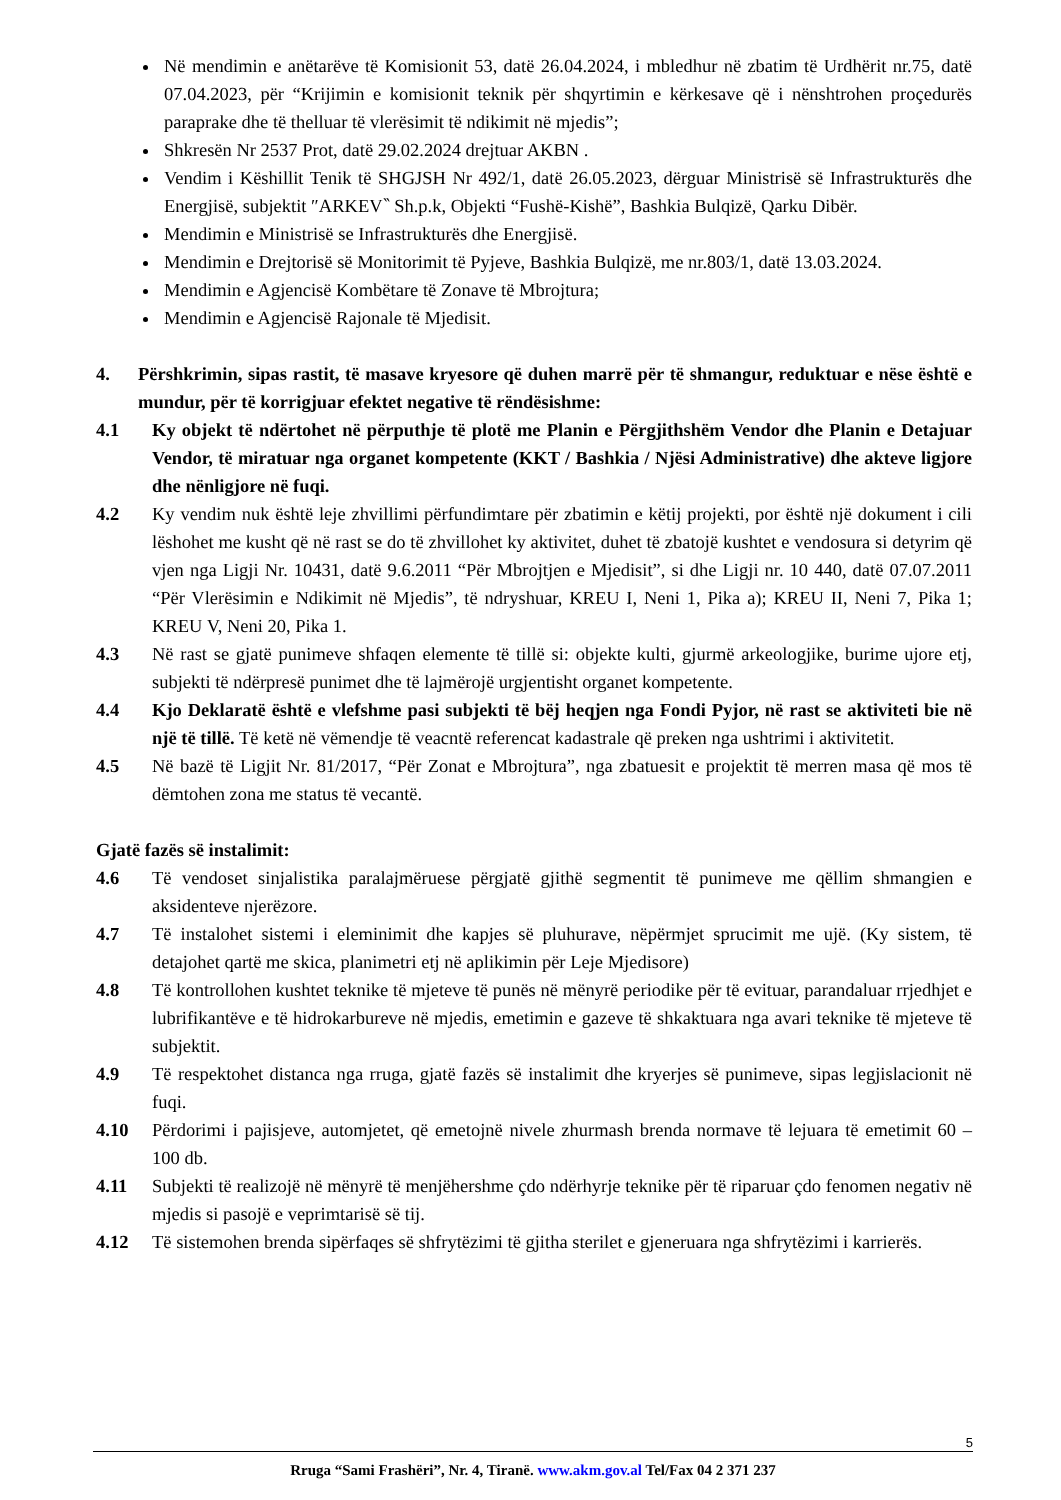Në mendimin e anëtarëve të Komisionit 53, datë 26.04.2024, i mbledhur në zbatim të Urdhërit nr.75, datë 07.04.2023, për “Krijimin e komisionit teknik për shqyrtimin e kërkesave që i nënshtrohen proçedurës paraprake dhe të thelluar të vlerësimit të ndikimit në mjedis”;
Shkresën Nr 2537 Prot, datë 29.02.2024 drejtuar AKBN .
Vendim i Këshillit Tenik të SHGJSH Nr 492/1, datë 26.05.2023, dërguar Ministrisë së Infrastrukturës dhe Energjisë, subjektit ″ARKEV‶ Sh.p.k, Objekti “Fushë-Kishë”, Bashkia Bulqizë, Qarku Dibër.
Mendimin e Ministrisë se Infrastrukturës dhe Energjisë.
Mendimin e Drejtorisë së Monitorimit të Pyjeve, Bashkia Bulqizë, me nr.803/1, datë 13.03.2024.
Mendimin e Agjencisë Kombëtare të Zonave të Mbrojtura;
Mendimin e Agjencisë Rajonale të Mjedisit.
4. Përshkrimin, sipas rastit, të masave kryesore që duhen marrë për të shmangur, reduktuar e nëse është e mundur, për të korrigjuar efektet negative të rëndësishme:
4.1 Ky objekt të ndërtohet në përputhje të plotë me Planin e Përgjithshëm Vendor dhe Planin e Detajuar Vendor, të miratuar nga organet kompetente (KKT / Bashkia / Njësi Administrative) dhe akteve ligjore dhe nënligjore në fuqi.
4.2 Ky vendim nuk është leje zhvillimi përfundimtare për zbatimin e këtij projekti, por është një dokument i cili lëshohet me kusht që në rast se do të zhvillohet ky aktivitet, duhet të zbatojë kushtet e vendosura si detyrim që vjen nga Ligji Nr. 10431, datë 9.6.2011 “Për Mbrojtjen e Mjedisit”, si dhe Ligji nr. 10 440, datë 07.07.2011 “Për Vlerësimin e Ndikimit në Mjedis”, të ndryshuar, KREU I, Neni 1, Pika a); KREU II, Neni 7, Pika 1; KREU V, Neni 20, Pika 1.
4.3 Në rast se gjatë punimeve shfaqen elemente të tillë si: objekte kulti, gjurmë arkeologjike, burime ujore etj, subjekti të ndërpresë punimet dhe të lajmërojë urgjentisht organet kompetente.
4.4 Kjo Deklaratë është e vlefshme pasi subjekti të bëj heqjen nga Fondi Pyjor, në rast se aktiviteti bie në një të tillë. Të ketë në vëmendje të veacntë referencat kadastrale që preken nga ushtrimi i aktivitetit.
4.5 Në bazë të Ligjit Nr. 81/2017, “Për Zonat e Mbrojtura”, nga zbatuesit e projektit të merren masa që mos të dëmtohen zona me status të vecantë.
Gjatë fazës së instalimit:
4.6 Të vendoset sinjalistika paralajmëruese përgjatë gjithë segmentit të punimeve me qëllim shmangien e aksidenteve njerëzore.
4.7 Të instalohet sistemi i eleminimit dhe kapjes së pluhurave, nëpërmjet sprucimit me ujë. (Ky sistem, të detajohet qartë me skica, planimetri etj në aplikimin për Leje Mjedisore)
4.8 Të kontrollohen kushtet teknike të mjeteve të punës në mënyrë periodike për të evituar, parandaluar rrjedhjet e lubrifikantëve e të hidrokarbureve në mjedis, emetimin e gazeve të shkaktuara nga avari teknike të mjeteve të subjektit.
4.9 Të respektohet distanca nga rruga, gjatë fazës së instalimit dhe kryerjes së punimeve, sipas legjislacionit në fuqi.
4.10 Përdorimi i pajisjeve, automjetet, që emetojnë nivele zhurmash brenda normave të lejuara të emetimit 60 – 100 db.
4.11 Subjekti të realizojë në mënyrë të menjëhershme çdo ndërhyrje teknike për të riparuar çdo fenomen negativ në mjedis si pasojë e veprimtarisë së tij.
4.12 Të sistemohen brenda sipërfaqes së shfrytëzimi të gjitha sterilet e gjeneruara nga shfrytëzimi i karrierës.
5
Rruga “Sami Frashëri”, Nr. 4, Tiranë. www.akm.gov.al Tel/Fax 04 2 371 237